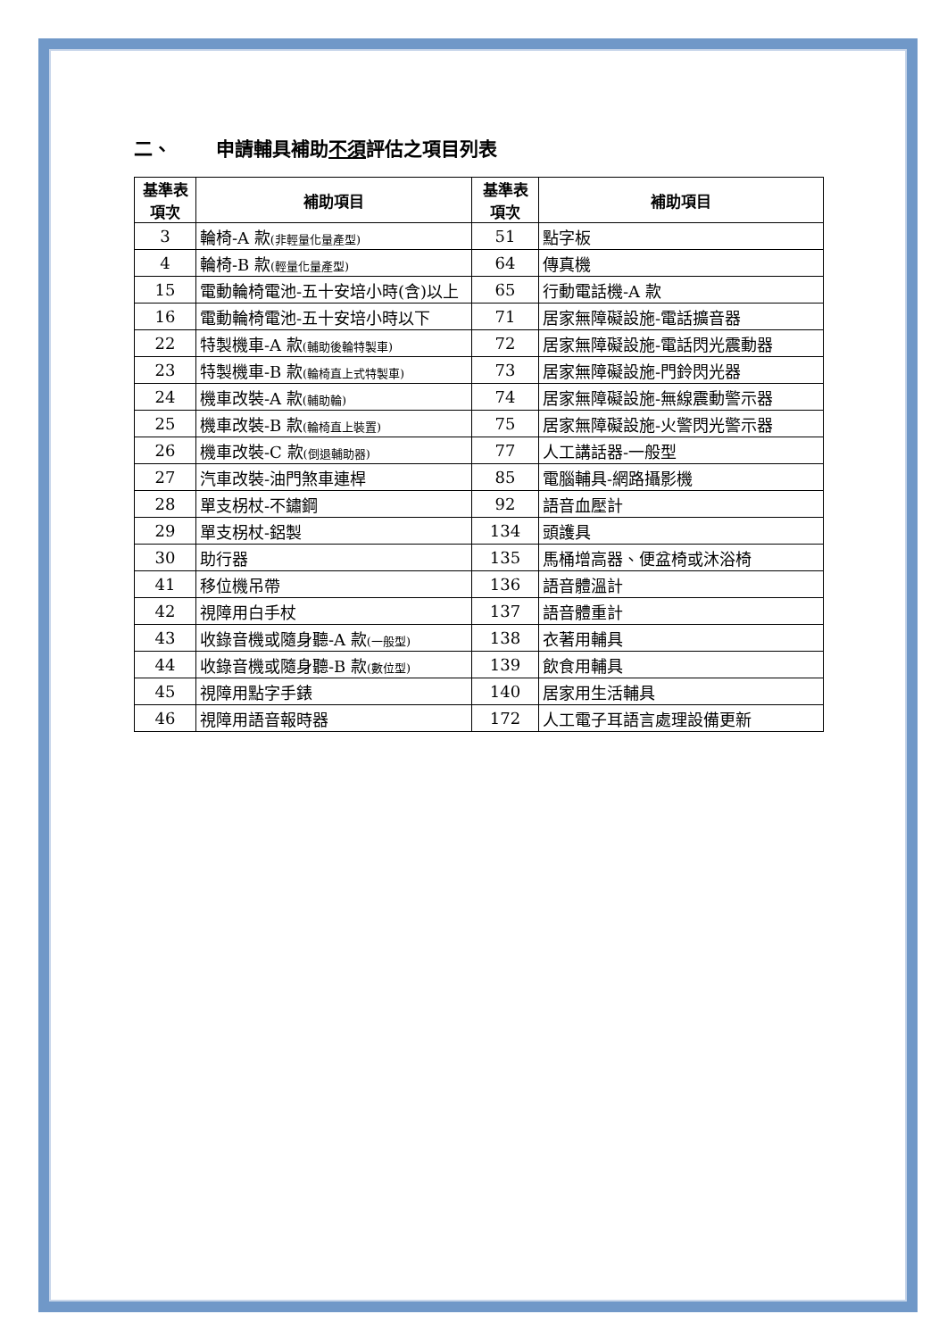二、 申請輔具補助不須評估之項目列表
| 基準表 項次 | 補助項目 | 基準表 項次 | 補助項目 |
| --- | --- | --- | --- |
| 3 | 輪椅-A 款 (非輕量化量產型) | 51 | 點字板 |
| 4 | 輪椅-B 款 (輕量化量產型) | 64 | 傳真機 |
| 15 | 電動輪椅電池-五十安培小時(含)以上 | 65 | 行動電話機-A 款 |
| 16 | 電動輪椅電池-五十安培小時以下 | 71 | 居家無障礙設施-電話擴音器 |
| 22 | 特製機車-A 款 (輔助後輪特製車) | 72 | 居家無障礙設施-電話閃光震動器 |
| 23 | 特製機車-B 款 (輪椅直上式特製車) | 73 | 居家無障礙設施-門鈴閃光器 |
| 24 | 機車改裝-A 款 (輔助輪) | 74 | 居家無障礙設施-無線震動警示器 |
| 25 | 機車改裝-B 款 (輪椅直上裝置) | 75 | 居家無障礙設施-火警閃光警示器 |
| 26 | 機車改裝-C 款 (倒退輔助器) | 77 | 人工講話器-一般型 |
| 27 | 汽車改裝-油門煞車連桿 | 85 | 電腦輔具-網路攝影機 |
| 28 | 單支柺杖-不鏽鋼 | 92 | 語音血壓計 |
| 29 | 單支柺杖-鋁製 | 134 | 頭護具 |
| 30 | 助行器 | 135 | 馬桶增高器、便盆椅或沐浴椅 |
| 41 | 移位機吊帶 | 136 | 語音體溫計 |
| 42 | 視障用白手杖 | 137 | 語音體重計 |
| 43 | 收錄音機或隨身聽-A 款 (一般型) | 138 | 衣著用輔具 |
| 44 | 收錄音機或隨身聽-B 款 (數位型) | 139 | 飲食用輔具 |
| 45 | 視障用點字手錶 | 140 | 居家用生活輔具 |
| 46 | 視障用語音報時器 | 172 | 人工電子耳語言處理設備更新 |